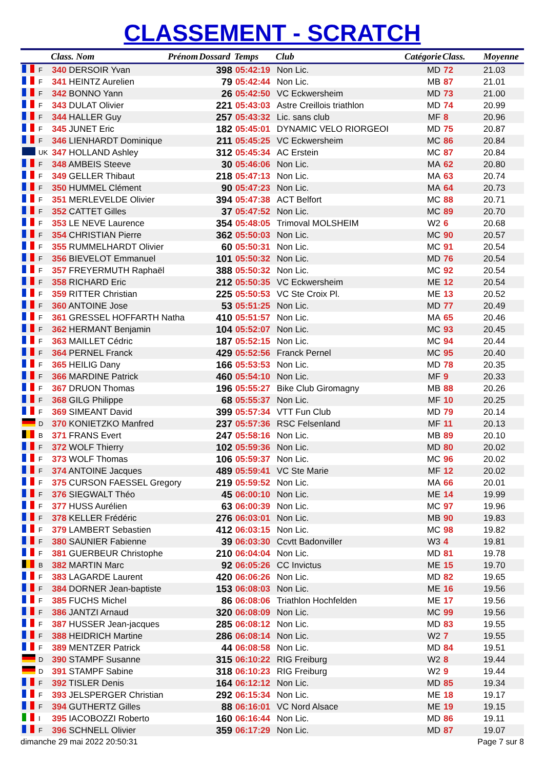CLASSEMENT - SCRATCH
| | | Class. Nom | Prénom | Dossard | Temps | Club | Catégorie | Class. | Moyenne |
| --- | --- | --- | --- | --- | --- | --- | --- | --- | --- |
| | F | 340 DERSOIR Yvan | | 398 | 05:42:19 | Non Lic. | MD | 72 | 21.03 |
| | F | 341 HEINTZ Aurelien | | 79 | 05:42:44 | Non Lic. | MB | 87 | 21.01 |
| | F | 342 BONNO Yann | | 26 | 05:42:50 | VC Eckwersheim | MD | 73 | 21.00 |
| | F | 343 DULAT Olivier | | 221 | 05:43:03 | Astre Creillois triathlon | MD | 74 | 20.99 |
| | F | 344 HALLER Guy | | 257 | 05:43:32 | Lic. sans club | MF | 8 | 20.96 |
| | F | 345 JUNET Eric | | 182 | 05:45:01 | DYNAMIC VELO RIORGEOI | MD | 75 | 20.87 |
| | F | 346 LIENHARDT Dominique | | 211 | 05:45:25 | VC Eckwersheim | MC | 86 | 20.84 |
| | UK | 347 HOLLAND Ashley | | 312 | 05:45:34 | AC Erstein | MC | 87 | 20.84 |
| | F | 348 AMBEIS Steeve | | 30 | 05:46:06 | Non Lic. | MA | 62 | 20.80 |
| | F | 349 GELLER Thibaut | | 218 | 05:47:13 | Non Lic. | MA | 63 | 20.74 |
| | F | 350 HUMMEL Clément | | 90 | 05:47:23 | Non Lic. | MA | 64 | 20.73 |
| | F | 351 MERLEVELDE Olivier | | 394 | 05:47:38 | ACT Belfort | MC | 88 | 20.71 |
| | F | 352 CATTET Gilles | | 37 | 05:47:52 | Non Lic. | MC | 89 | 20.70 |
| | F | 353 LE NEVE Laurence | | 354 | 05:48:05 | Trimoval MOLSHEIM | W2 | 6 | 20.68 |
| | F | 354 CHRISTIAN Pierre | | 362 | 05:50:03 | Non Lic. | MC | 90 | 20.57 |
| | F | 355 RUMMELHARDT Olivier | | 60 | 05:50:31 | Non Lic. | MC | 91 | 20.54 |
| | F | 356 BIEVELOT Emmanuel | | 101 | 05:50:32 | Non Lic. | MD | 76 | 20.54 |
| | F | 357 FREYERMUTH Raphaël | | 388 | 05:50:32 | Non Lic. | MC | 92 | 20.54 |
| | F | 358 RICHARD Eric | | 212 | 05:50:35 | VC Eckwersheim | ME | 12 | 20.54 |
| | F | 359 RITTER Christian | | 225 | 05:50:53 | VC Ste Croix Pl. | ME | 13 | 20.52 |
| | F | 360 ANTOINE Jose | | 53 | 05:51:25 | Non Lic. | MD | 77 | 20.49 |
| | F | 361 GRESSEL HOFFARTH Natha | | 410 | 05:51:57 | Non Lic. | MA | 65 | 20.46 |
| | F | 362 HERMANT Benjamin | | 104 | 05:52:07 | Non Lic. | MC | 93 | 20.45 |
| | F | 363 MAILLET Cédric | | 187 | 05:52:15 | Non Lic. | MC | 94 | 20.44 |
| | F | 364 PERNEL Franck | | 429 | 05:52:56 | Franck Pernel | MC | 95 | 20.40 |
| | F | 365 HEILIG Dany | | 166 | 05:53:53 | Non Lic. | MD | 78 | 20.35 |
| | F | 366 MARDINE Patrick | | 460 | 05:54:10 | Non Lic. | MF | 9 | 20.33 |
| | F | 367 DRUON Thomas | | 196 | 05:55:27 | Bike Club Giromagny | MB | 88 | 20.26 |
| | F | 368 GILG Philippe | | 68 | 05:55:37 | Non Lic. | MF | 10 | 20.25 |
| | F | 369 SIMEANT David | | 399 | 05:57:34 | VTT Fun Club | MD | 79 | 20.14 |
| | D | 370 KONIETZKO Manfred | | 237 | 05:57:36 | RSC Felsenland | MF | 11 | 20.13 |
| | B | 371 FRANS Evert | | 247 | 05:58:16 | Non Lic. | MB | 89 | 20.10 |
| | F | 372 WOLF Thierry | | 102 | 05:59:36 | Non Lic. | MD | 80 | 20.02 |
| | F | 373 WOLF Thomas | | 106 | 05:59:37 | Non Lic. | MC | 96 | 20.02 |
| | F | 374 ANTOINE Jacques | | 489 | 05:59:41 | VC Ste Marie | MF | 12 | 20.02 |
| | F | 375 CURSON FAESSEL Gregory | | 219 | 05:59:52 | Non Lic. | MA | 66 | 20.01 |
| | F | 376 SIEGWALT Théo | | 45 | 06:00:10 | Non Lic. | ME | 14 | 19.99 |
| | F | 377 HUSS Aurélien | | 63 | 06:00:39 | Non Lic. | MC | 97 | 19.96 |
| | F | 378 KELLER Frédéric | | 276 | 06:03:01 | Non Lic. | MB | 90 | 19.83 |
| | F | 379 LAMBERT Sebastien | | 412 | 06:03:15 | Non Lic. | MC | 98 | 19.82 |
| | F | 380 SAUNIER Fabienne | | 39 | 06:03:30 | Ccvtt Badonviller | W3 | 4 | 19.81 |
| | F | 381 GUERBEUR Christophe | | 210 | 06:04:04 | Non Lic. | MD | 81 | 19.78 |
| | B | 382 MARTIN Marc | | 92 | 06:05:26 | CC Invictus | ME | 15 | 19.70 |
| | F | 383 LAGARDE Laurent | | 420 | 06:06:26 | Non Lic. | MD | 82 | 19.65 |
| | F | 384 DORNER Jean-baptiste | | 153 | 06:08:03 | Non Lic. | ME | 16 | 19.56 |
| | F | 385 FUCHS Michel | | 86 | 06:08:06 | Triathlon Hochfelden | ME | 17 | 19.56 |
| | F | 386 JANTZI Arnaud | | 320 | 06:08:09 | Non Lic. | MC | 99 | 19.56 |
| | F | 387 HUSSER Jean-jacques | | 285 | 06:08:12 | Non Lic. | MD | 83 | 19.55 |
| | F | 388 HEIDRICH Martine | | 286 | 06:08:14 | Non Lic. | W2 | 7 | 19.55 |
| | F | 389 MENTZER Patrick | | 44 | 06:08:58 | Non Lic. | MD | 84 | 19.51 |
| | D | 390 STAMPF Susanne | | 315 | 06:10:22 | RIG Freiburg | W2 | 8 | 19.44 |
| | D | 391 STAMPF Sabine | | 318 | 06:10:23 | RIG Freiburg | W2 | 9 | 19.44 |
| | F | 392 TISLER Denis | | 164 | 06:12:12 | Non Lic. | MD | 85 | 19.34 |
| | F | 393 JELSPERGER Christian | | 292 | 06:15:34 | Non Lic. | ME | 18 | 19.17 |
| | F | 394 GUTHERTZ Gilles | | 88 | 06:16:01 | VC Nord Alsace | ME | 19 | 19.15 |
| | I | 395 IACOBOZZI Roberto | | 160 | 06:16:44 | Non Lic. | MD | 86 | 19.11 |
| | F | 396 SCHNELL Olivier | | 359 | 06:17:29 | Non Lic. | MD | 87 | 19.07 |
dimanche 29 mai 2022 20:50:31 Page 7 sur 8